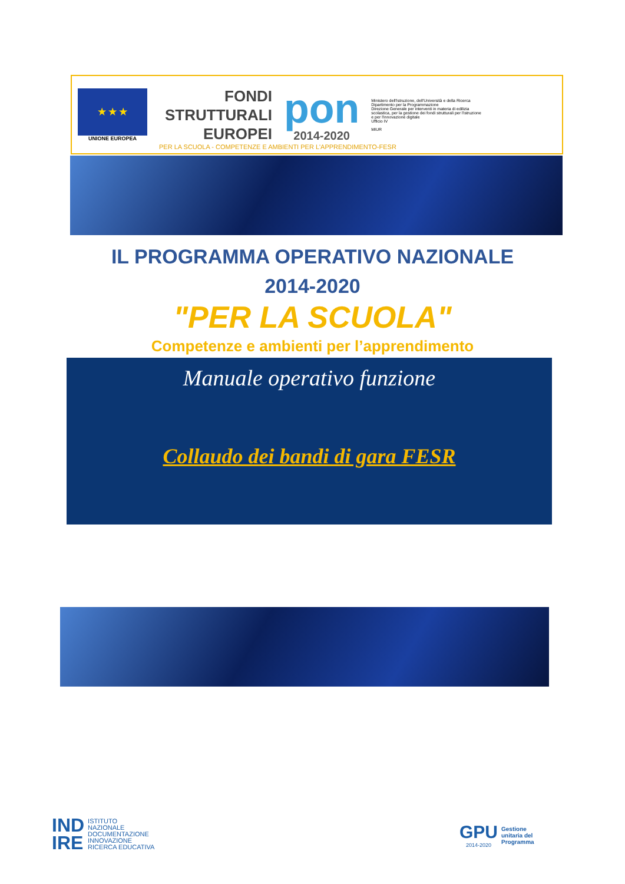★ ★ ★
UNIONE EUROPEA
FONDI
STRUTTURALI
EUROPEI
pon
2014-2020
Ministero dell'Istruzione, dell'Università e della Ricerca
Dipartimento per la Programmazione
Direzione Generale per interventi in materia di edilizia scolastica, per la gestione dei fondi strutturali per l'istruzione e per l'innovazione digitale
Ufficio IV
MIUR
PER LA SCUOLA - COMPETENZE E AMBIENTI PER L'APPRENDIMENTO-FESR
IL PROGRAMMA OPERATIVO NAZIONALE
2014-2020
"PER LA SCUOLA"
Competenze e ambienti per l’apprendimento
Manuale operativo funzione
Collaudo dei bandi di gara FESR
IND
IRE
ISTITUTO
NAZIONALE
DOCUMENTAZIONE
INNOVAZIONE
RICERCA EDUCATIVA
GPU
2014-2020
Gestione
unitaria del
Programma